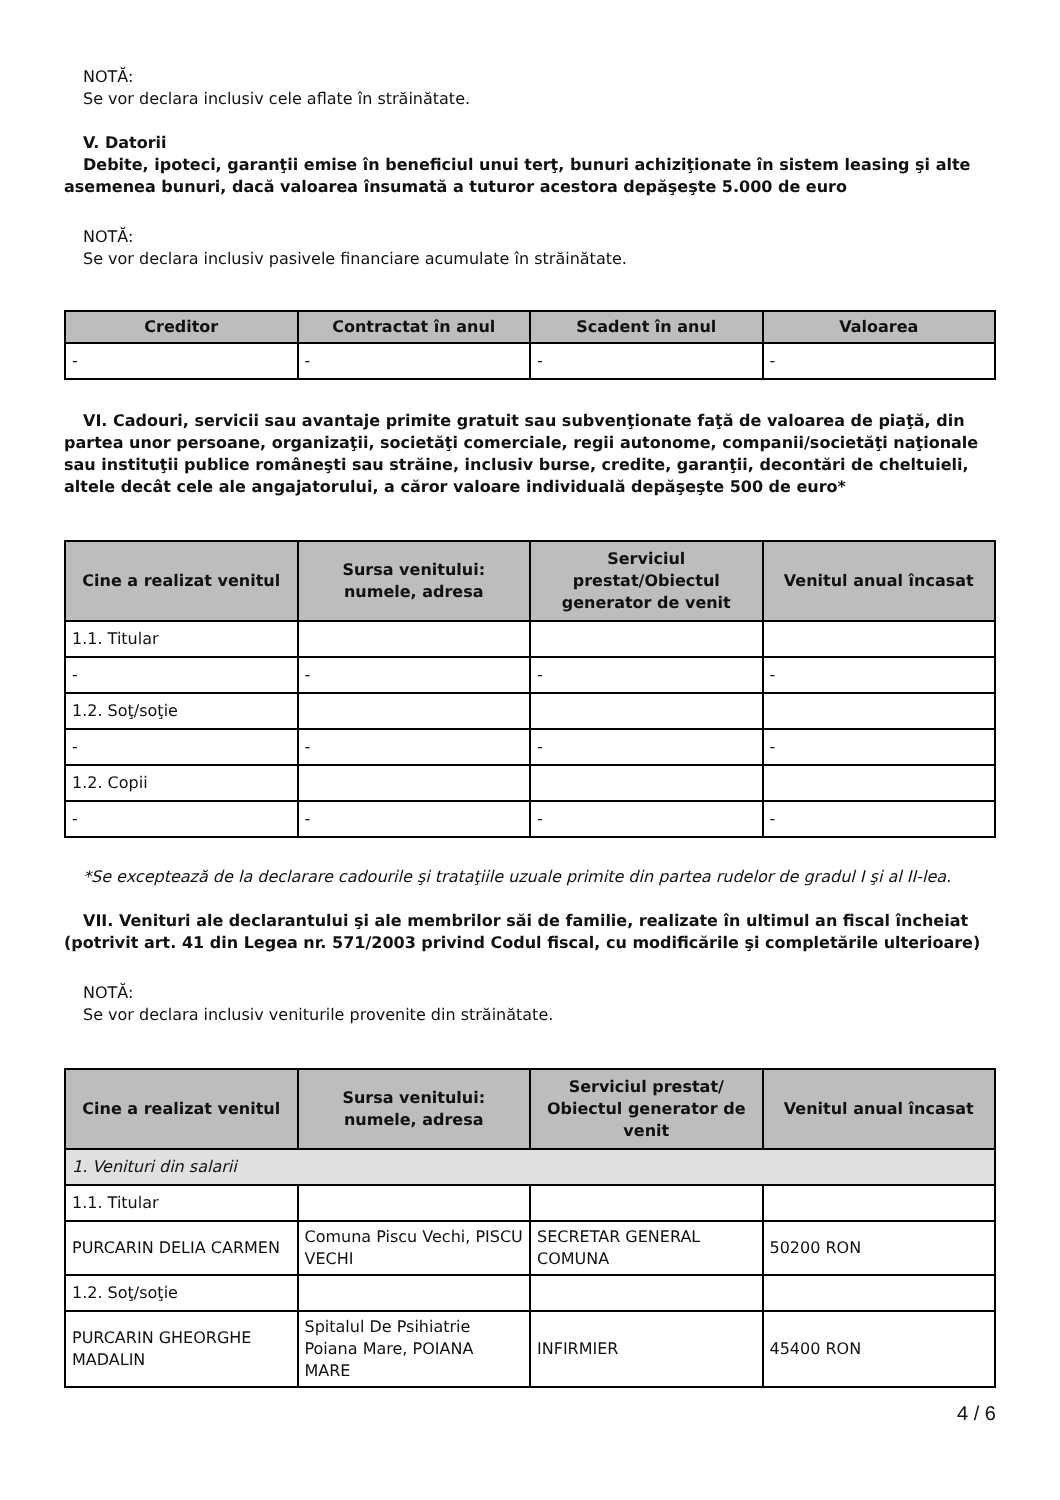NOTĂ:
Se vor declara inclusiv cele aflate în străinătate.
V. Datorii
Debite, ipoteci, garanţii emise în beneficiul unui terţ, bunuri achiziţionate în sistem leasing şi alte asemenea bunuri, dacă valoarea însumată a tuturor acestora depăşeşte 5.000 de euro
NOTĂ:
Se vor declara inclusiv pasivele financiare acumulate în străinătate.
| Creditor | Contractat în anul | Scadent în anul | Valoarea |
| --- | --- | --- | --- |
| - | - | - | - |
VI. Cadouri, servicii sau avantaje primite gratuit sau subvenţionate faţă de valoarea de piaţă, din partea unor persoane, organizaţii, societăţi comerciale, regii autonome, companii/societăţi naţionale sau instituţii publice româneşti sau străine, inclusiv burse, credite, garanţii, decontări de cheltuieli, altele decât cele ale angajatorului, a căror valoare individuală depăşeşte 500 de euro*
| Cine a realizat venitul | Sursa venitului: numele, adresa | Serviciul prestat/Obiectul generator de venit | Venitul anual încasat |
| --- | --- | --- | --- |
| 1.1. Titular | | | |
| - | - | - | - |
| 1.2. Soţ/soţie | | | |
| - | - | - | - |
| 1.2. Copii | | | |
| - | - | - | - |
*Se exceptează de la declarare cadourile şi trataţiile uzuale primite din partea rudelor de gradul I şi al II-lea.
VII. Venituri ale declarantului şi ale membrilor săi de familie, realizate în ultimul an fiscal încheiat (potrivit art. 41 din Legea nr. 571/2003 privind Codul fiscal, cu modificările şi completările ulterioare)
NOTĂ:
Se vor declara inclusiv veniturile provenite din străinătate.
| Cine a realizat venitul | Sursa venitului: numele, adresa | Serviciul prestat/ Obiectul generator de venit | Venitul anual încasat |
| --- | --- | --- | --- |
| 1. Venituri din salarii | | | |
| 1.1. Titular | | | |
| PURCARIN DELIA CARMEN | Comuna Piscu Vechi, PISCU VECHI | SECRETAR GENERAL COMUNA | 50200 RON |
| 1.2. Soţ/soţie | | | |
| PURCARIN GHEORGHE MADALIN | Spitalul De Psihiatrie Poiana Mare, POIANA MARE | INFIRMIER | 45400 RON |
4 / 6